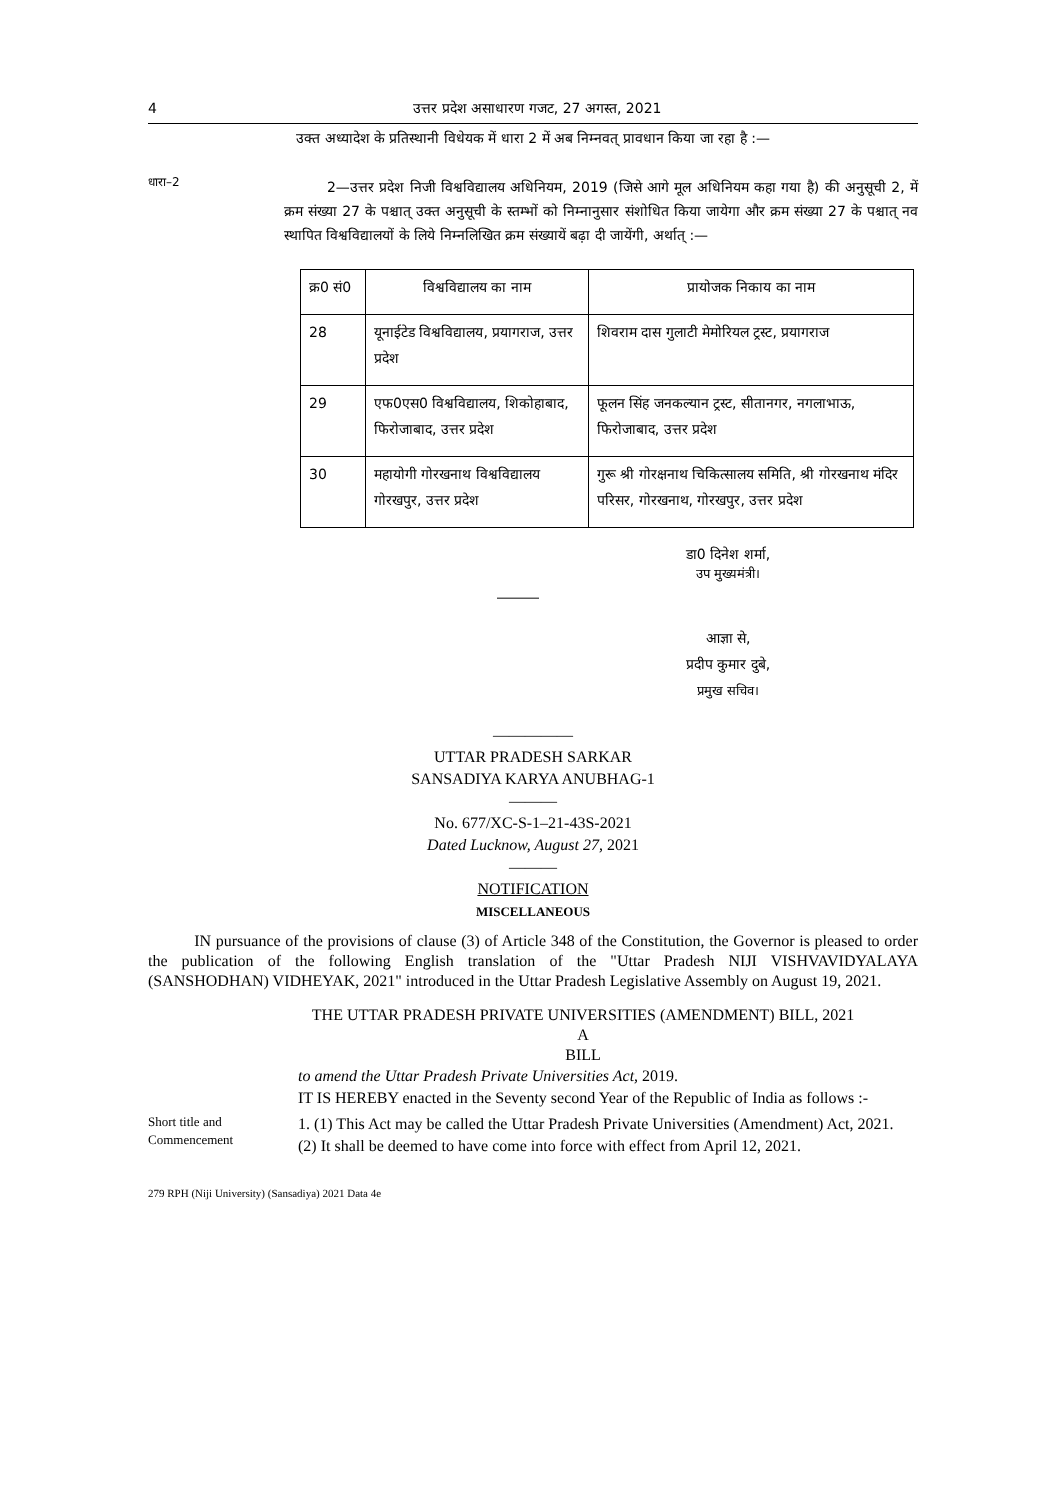4 उत्तर प्रदेश असाधारण गजट, 27 अगस्त, 2021
उक्त अध्यादेश के प्रतिस्थानी विधेयक में धारा 2 में अब निम्नवत् प्रावधान किया जा रहा है :—
धारा–2
2—उत्तर प्रदेश निजी विश्वविद्यालय अधिनियम, 2019 (जिसे आगे मूल अधिनियम कहा गया है) की अनुसूची 2, में क्रम संख्या 27 के पश्चात् उक्त अनुसूची के स्तम्भों को निम्नानुसार संशोधित किया जायेगा और क्रम संख्या 27 के पश्चात् नव स्थापित विश्वविद्यालयों के लिये निम्नलिखित क्रम संख्यायें बढ़ा दी जायेंगी, अर्थात् :—
| क्र0 सं0 | विश्वविद्यालय का नाम | प्रायोजक निकाय का नाम |
| 28 | यूनाईटेड विश्वविद्यालय, प्रयागराज, उत्तर प्रदेश | शिवराम दास गुलाटी मेमोरियल ट्रस्ट, प्रयागराज |
| 29 | एफ0एस0 विश्वविद्यालय, शिकोहाबाद, फिरोजाबाद, उत्तर प्रदेश | फूलन सिंह जनकल्यान ट्रस्ट, सीतानगर, नगलाभाऊ, फिरोजाबाद, उत्तर प्रदेश |
| 30 | महायोगी गोरखनाथ विश्वविद्यालय गोरखपुर, उत्तर प्रदेश | गुरू श्री गोरक्षनाथ चिकित्सालय समिति, श्री गोरखनाथ मंदिर परिसर, गोरखनाथ, गोरखपुर, उत्तर प्रदेश |
डा0 दिनेश शर्मा,
उप मुख्यमंत्री।
―――
आज्ञा से,
प्रदीप कुमार दुबे,
प्रमुख सचिव।
―――――
UTTAR PRADESH SARKAR
SANSADIYA KARYA ANUBHAG-1
―――
No. 677/XC-S-1–21-43S-2021
Dated Lucknow, August 27, 2021
―――
NOTIFICATION
MISCELLANEOUS
IN pursuance of the provisions of clause (3) of Article 348 of the Constitution, the Governor is pleased to order the publication of the following English translation of the "Uttar Pradesh NIJI VISHVAVIDYALAYA (SANSHODHAN) VIDHEYAK, 2021" introduced in the Uttar Pradesh Legislative Assembly on August 19, 2021.
THE UTTAR PRADESH PRIVATE UNIVERSITIES (AMENDMENT) BILL, 2021
A
BILL
to amend the Uttar Pradesh Private Universities Act, 2019.
IT IS HEREBY enacted in the Seventy second Year of the Republic of India as follows :-
Short title and Commencement
1. (1) This Act may be called the Uttar Pradesh Private Universities (Amendment) Act, 2021.
(2) It shall be deemed to have come into force with effect from April 12, 2021.
279 RPH (Niji University) (Sansadiya) 2021 Data 4e